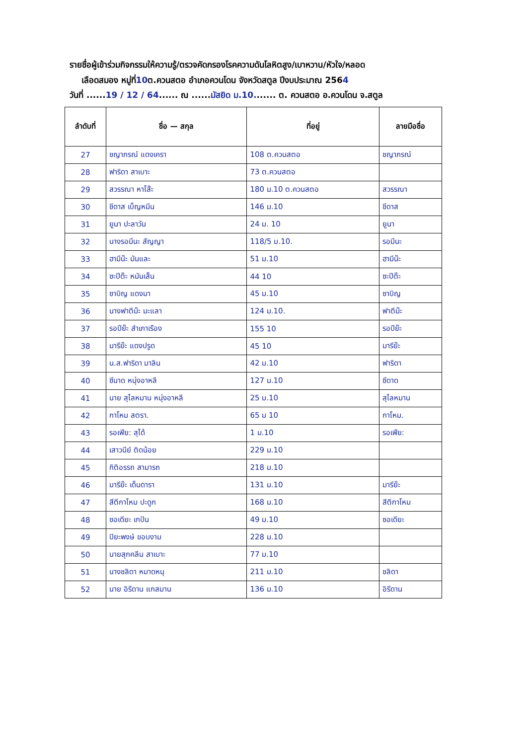รายชื่อผู้เข้าร่วมกิจกรรมให้ความรู้/ตรวจคัดกรองโรคความดันโลหิตสูง/เบาหวาน/หัวใจ/หลอด
เลือดสมอง หมู่ที่10ต.ควนสตอ อำเภอควนโดน จังหวัดสตูล ปีงบประมาณ 2564
วันที่ ......19 / 12 / 64...... ณ ......มัสยิด ม.10....... ต. ควนสตอ อ.ควนโดน จ.สตูล
| ลำดับที่ | ชื่อ — สกุล | ที่อยู่ | ลายมือชื่อ |
| --- | --- | --- | --- |
| 27 | ชญาภรณ์ แดงเครา | 108 ต.ควนสตอ | ชญาภรณ์ |
| 28 | ฟาริดา สาเบาะ | 73 ต.ควนสตอ | |
| 29 | สวรรณา หาโส๊ะ | 180 ม.10 ต.ควนสตอ | สวรรณา |
| 30 | ชีดาส เบ็ญหมีน | 146 ม.10 | ชีดาส |
| 31 | ยูนา ปะลาวัน | 24 ม. 10 | ยูนา |
| 32 | นางรอมีนะ สัญญา | 118/5 ม.10. | รอมีนะ |
| 33 | ฮามีน๊ะ มันและ | 51 ม.10 | ฮามีน๊ะ |
| 34 | ซะปีต๊ะ หมันเส็น | 44 10 | ซะปีต๊ะ |
| 35 | ซาบิญ แดงมา | 45 ม.10 | ซาบิญ |
| 36 | นางฟาตีม๊ะ มะแลา | 124 ม.10. | ฟาตีม๊ะ |
| 37 | รอปีย๊ะ สำเภาเรือง | 155 10 | รอปีย๊ะ |
| 38 | มารีย๊ะ แดงปรูด | 45 10 | มารีย๊ะ |
| 39 | น.ส.ฟาริดา มาลิน | 42 ม.10 | ฟาริดา |
| 40 | ซีนาด หนุ่งอาหลี | 127 ม.10 | ซีดาด |
| 41 | นาย สุไลหมาน หนุ่งอาหลี | 25 ม.10 | สุไลหมาน |
| 42 | กาโหม สตรา. | 65 ม 10 | กาโหม. |
| 43 | รอเฟีย: สุได้ | 1 ม.10 | รอเฟีย: |
| 44 | เสาวนีย์ ติดน้อย | 229 ม.10 | |
| 45 | กิติอรรถ สามารถ | 218 ม.10 | |
| 46 | มารีย๊ะ เด็นดารา | 131 ม.10 | มารีย๊ะ |
| 47 | สีตีกาโหม ปะดูก | 168 ม.10 | สีตีกาโหม |
| 48 | ซอเดียะ เกปัน | 49 ม.10 | ซอเดียะ |
| 49 | ปิยะพงษ์ ขอบงาม | 228 ม.10 | |
| 50 | นายสุกคลีน สาเบาะ | 77 ม.10 | |
| 51 | นางชลิดา หมาดหนุ | 211 ม.10 | ชลิดา |
| 52 | นาย อิรีดาน แกสมาน | 136 ม.10 | อิรีดาน |